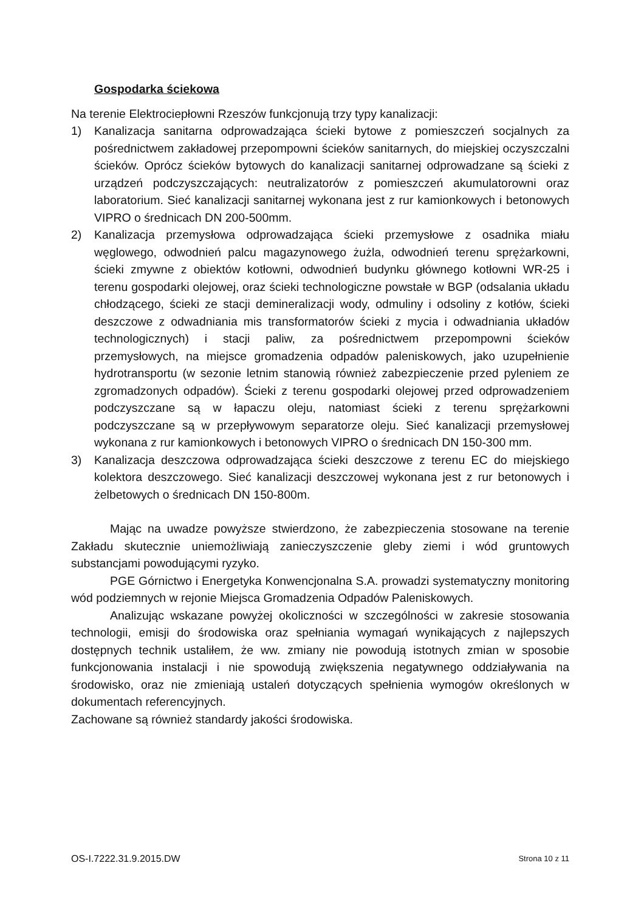Gospodarka ściekowa
Na terenie Elektrociepłowni Rzeszów funkcjonują trzy typy kanalizacji:
1) Kanalizacja sanitarna odprowadzająca ścieki bytowe z pomieszczeń socjalnych za pośrednictwem zakładowej przepompowni ścieków sanitarnych, do miejskiej oczyszczalni ścieków. Oprócz ścieków bytowych do kanalizacji sanitarnej odprowadzane są ścieki z urządzeń podczyszczających: neutralizatorów z pomieszczeń akumulatorowni oraz laboratorium. Sieć kanalizacji sanitarnej wykonana jest z rur kamionkowych i betonowych VIPRO o średnicach DN 200-500mm.
2) Kanalizacja przemysłowa odprowadzająca ścieki przemysłowe z osadnika miału węglowego, odwodnień palcu magazynowego żużla, odwodnień terenu sprężarkowni, ścieki zmywne z obiektów kotłowni, odwodnień budynku głównego kotłowni WR-25 i terenu gospodarki olejowej, oraz ścieki technologiczne powstałe w BGP (odsalania układu chłodzącego, ścieki ze stacji demineralizacji wody, odmuliny i odsoliny z kotłów, ścieki deszczowe z odwadniania mis transformatorów ścieki z mycia i odwadniania układów technologicznych) i stacji paliw, za pośrednictwem przepompowni ścieków przemysłowych, na miejsce gromadzenia odpadów paleniskowych, jako uzupełnienie hydrotransportu (w sezonie letnim stanowią również zabezpieczenie przed pyleniem ze zgromadzonych odpadów). Ścieki z terenu gospodarki olejowej przed odprowadzeniem podczyszczane są w łapaczu oleju, natomiast ścieki z terenu sprężarkowni podczyszczane są w przepływowym separatorze oleju. Sieć kanalizacji przemysłowej wykonana z rur kamionkowych i betonowych VIPRO o średnicach DN 150-300 mm.
3) Kanalizacja deszczowa odprowadzająca ścieki deszczowe z terenu EC do miejskiego kolektora deszczowego. Sieć kanalizacji deszczowej wykonana jest z rur betonowych i żelbetowych o średnicach DN 150-800m.
Mając na uwadze powyższe stwierdzono, że zabezpieczenia stosowane na terenie Zakładu skutecznie uniemożliwiają zanieczyszczenie gleby ziemi i wód gruntowych substancjami powodującymi ryzyko.
PGE Górnictwo i Energetyka Konwencjonalna S.A. prowadzi systematyczny monitoring wód podziemnych w rejonie Miejsca Gromadzenia Odpadów Paleniskowych.
Analizując wskazane powyżej okoliczności w szczególności w zakresie stosowania technologii, emisji do środowiska oraz spełniania wymagań wynikających z najlepszych dostępnych technik ustaliłem, że ww. zmiany nie powodują istotnych zmian w sposobie funkcjonowania instalacji i nie spowodują zwiększenia negatywnego oddziaływania na środowisko, oraz nie zmieniają ustaleń dotyczących spełnienia wymogów określonych w dokumentach referencyjnych.
Zachowane są również standardy jakości środowiska.
OS-I.7222.31.9.2015.DW Strona 10 z 11